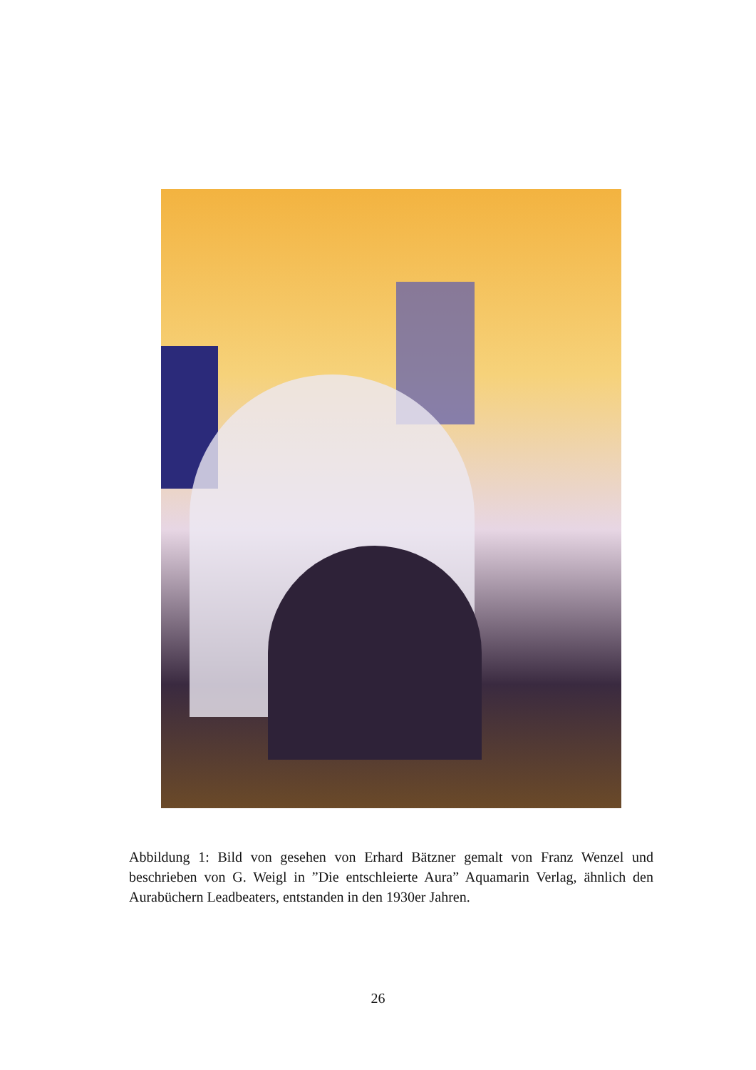Abbildung 1: Bild von gesehen von Erhard Bätzner gemalt von Franz Wenzel und beschrieben von G. Weigl in ”Die entschleierte Aura” Aquamarin Verlag, ähnlich den Aurabüchern Leadbeaters, entstanden in den 1930er Jahren.
26